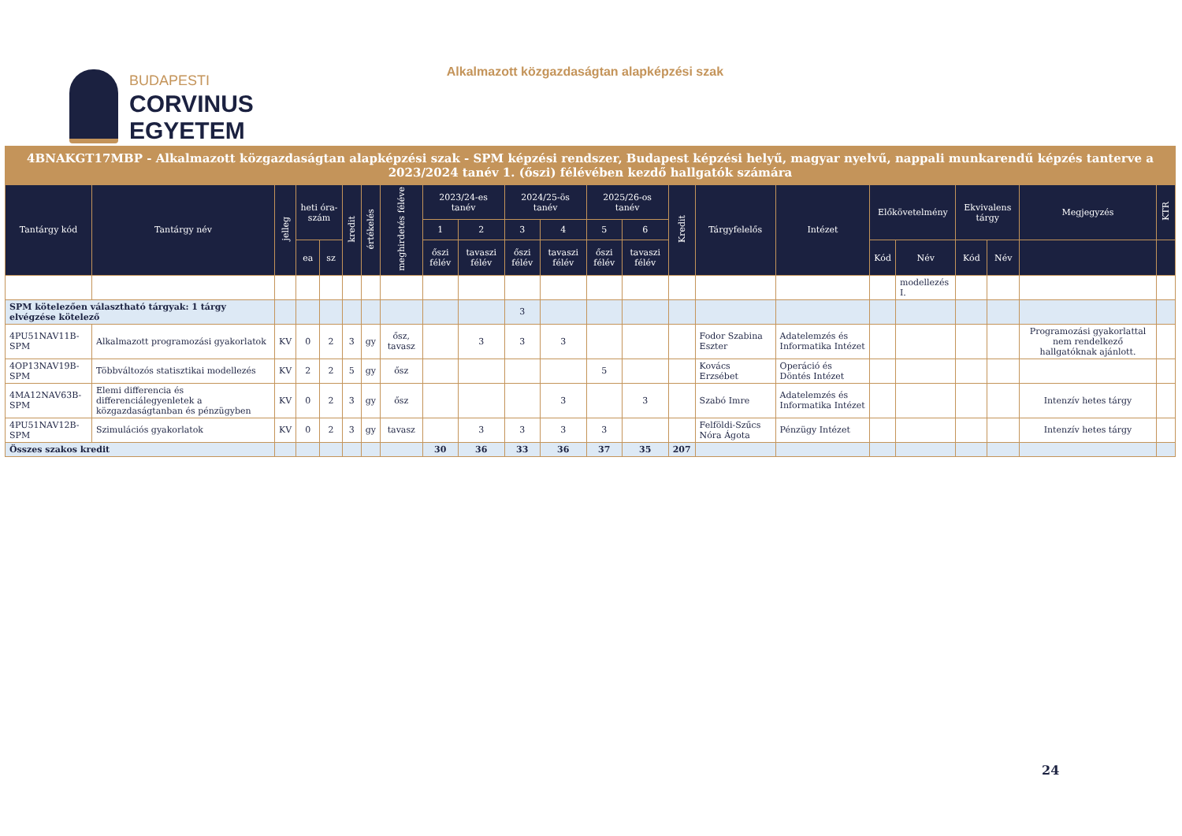BUDAPESTI
CORVINUS
EGYETEM
Alkalmazott közgazdaságtan alapképzési szak
| 4BNAKGT17MBP - Alkalmazott közgazdaságtan alapképzési szak - SPM képzési rendszer, Budapest képzési helyű, magyar nyelvű, nappali munkarendű képzés tanterve a 2023/2024 tanév 1. (őszi) félévében kezdő hallgatók számára | | | | | | | | | | | | | | | | | | | | | | |
| Tantárgy kód | Tantárgy név | jelleg | heti óra-szám | | kredit | értékelés | meghirdetés féléve | 2023/24-es tanév | | 2024/25-ös tanév | | 2025/26-os tanév | | Kredit | Tárgyfelelős | Intézet | Előkövetelmény | | Ekvivalens tárgy | | Megjegyzés | KTR |
| | | | | | | | | 1 | 2 | 3 | 4 | 5 | 6 | | | | | | | | | |
| | | | ea | sz | | | | őszi félév | tavaszi félév | őszi félév | tavaszi félév | őszi félév | tavaszi félév | | | | Kód | Név | Kód | Név | | |
| | | | | | | | | | | | | | | | | | | modellezés I. | | | | |
| SPM kötelezően választható tárgyak: 1 tárgy elvégzése kötelező | | | | | | | | | | 3 | | | | | | | | | | | | |
| 4PU51NAV11B-SPM | Alkalmazott programozási gyakorlatok | KV | 0 | 2 | 3 | gy | ősz, tavasz | | 3 | 3 | 3 | | | | Fodor Szabina Eszter | Adatelemzés és Informatika Intézet | | | | | Programozási gyakorlattal nem rendelkező hallgatóknak ajánlott. | |
| 4OP13NAV19B-SPM | Többváltozós statisztikai modellezés | KV | 2 | 2 | 5 | gy | ősz | | | | | 5 | | | Kovács Erzsébet | Operáció és Döntés Intézet | | | | | | |
| 4MA12NAV63B-SPM | Elemi differencia és differenciálegyenletek a közgazdaságtanban és pénzügyben | KV | 0 | 2 | 3 | gy | ősz | | | | 3 | | 3 | | Szabó Imre | Adatelemzés és Informatika Intézet | | | | | Intenzív hetes tárgy | |
| 4PU51NAV12B-SPM | Szimulációs gyakorlatok | KV | 0 | 2 | 3 | gy | tavasz | | 3 | 3 | 3 | 3 | | | Felföldi-Szűcs Nóra Ágota | Pénzügy Intézet | | | | | Intenzív hetes tárgy | |
| Összes szakos kredit | | | | | | | | 30 | 36 | 33 | 36 | 37 | 35 | 207 | | | | | | | | |
24